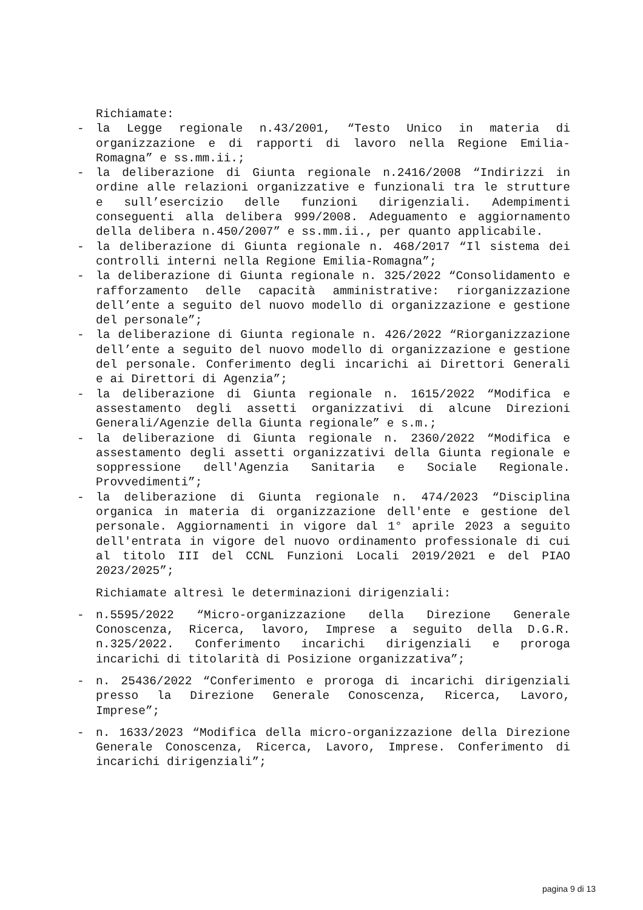Richiamate:
- la Legge regionale n.43/2001, “Testo Unico in materia di organizzazione e di rapporti di lavoro nella Regione Emilia-Romagna” e ss.mm.ii.;
- la deliberazione di Giunta regionale n.2416/2008 “Indirizzi in ordine alle relazioni organizzative e funzionali tra le strutture e sull’esercizio delle funzioni dirigenziali. Adempimenti conseguenti alla delibera 999/2008. Adeguamento e aggiornamento della delibera n.450/2007” e ss.mm.ii., per quanto applicabile.
- la deliberazione di Giunta regionale n. 468/2017 “Il sistema dei controlli interni nella Regione Emilia-Romagna”;
- la deliberazione di Giunta regionale n. 325/2022 “Consolidamento e rafforzamento delle capacità amministrative: riorganizzazione dell’ente a seguito del nuovo modello di organizzazione e gestione del personale”;
- la deliberazione di Giunta regionale n. 426/2022 “Riorganizzazione dell’ente a seguito del nuovo modello di organizzazione e gestione del personale. Conferimento degli incarichi ai Direttori Generali e ai Direttori di Agenzia”;
- la deliberazione di Giunta regionale n. 1615/2022 “Modifica e assestamento degli assetti organizzativi di alcune Direzioni Generali/Agenzie della Giunta regionale” e s.m.;
- la deliberazione di Giunta regionale n. 2360/2022 “Modifica e assestamento degli assetti organizzativi della Giunta regionale e soppressione dell'Agenzia Sanitaria e Sociale Regionale. Provvedimenti”;
- la deliberazione di Giunta regionale n. 474/2023 “Disciplina organica in materia di organizzazione dell'ente e gestione del personale. Aggiornamenti in vigore dal 1° aprile 2023 a seguito dell'entrata in vigore del nuovo ordinamento professionale di cui al titolo III del CCNL Funzioni Locali 2019/2021 e del PIAO 2023/2025”;
Richiamate altresì le determinazioni dirigenziali:
- n.5595/2022 “Micro-organizzazione della Direzione Generale Conoscenza, Ricerca, lavoro, Imprese a seguito della D.G.R. n.325/2022. Conferimento incarichi dirigenziali e proroga incarichi di titolarità di Posizione organizzativa”;
- n. 25436/2022 “Conferimento e proroga di incarichi dirigenziali presso la Direzione Generale Conoscenza, Ricerca, Lavoro, Imprese”;
- n. 1633/2023 “Modifica della micro-organizzazione della Direzione Generale Conoscenza, Ricerca, Lavoro, Imprese. Conferimento di incarichi dirigenziali”;
pagina 9 di 13